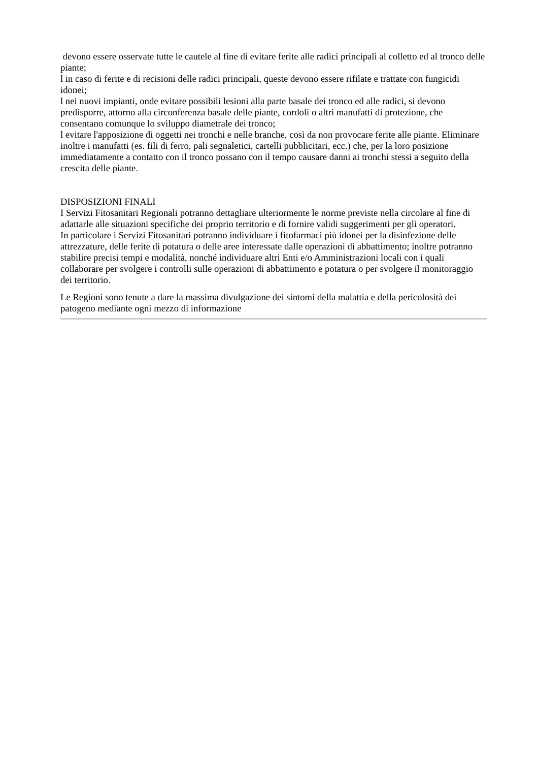devono essere osservate tutte le cautele al fine di evitare ferite alle radici principali al colletto ed al tronco delle piante;
l in caso di ferite e di recisioni delle radici principali, queste devono essere rifilate e trattate con fungicidi idonei;
l nei nuovi impianti, onde evitare possibili lesioni alla parte basale dei tronco ed alle radici, si devono predisporre, attorno alla circonferenza basale delle piante, cordoli o altri manufatti di protezione, che consentano comunque lo sviluppo diametrale dei tronco;
l evitare l'apposizione di oggetti nei tronchi e nelle branche, così da non provocare ferite alle piante. Eliminare inoltre i manufatti (es. fili di ferro, pali segnaletici, cartelli pubblicitari, ecc.) che, per la loro posizione immediatamente a contatto con il tronco possano con il tempo causare danni ai tronchi stessi a seguito della crescita delle piante.
DISPOSIZIONI FINALI
I Servizi Fitosanitari Regionali potranno dettagliare ulteriormente le norme previste nella circolare al fine di adattarle alle situazioni specifiche dei proprio territorio e di fornire validi suggerimenti per gli operatori.
In particolare i Servizi Fitosanitari potranno individuare i fitofarmaci più idonei per la disinfezione delle attrezzature, delle ferite di potatura o delle aree interessate dalle operazioni di abbattimento; inoltre potranno stabilire precisi tempi e modalità, nonché individuare altri Enti e/o Amministrazioni locali con i quali collaborare per svolgere i controlli sulle operazioni di abbattimento e potatura o per svolgere il monitoraggio dei territorio.
Le Regioni sono tenute a dare la massima divulgazione dei sintomi della malattia e della pericolosità dei patogeno mediante ogni mezzo di informazione